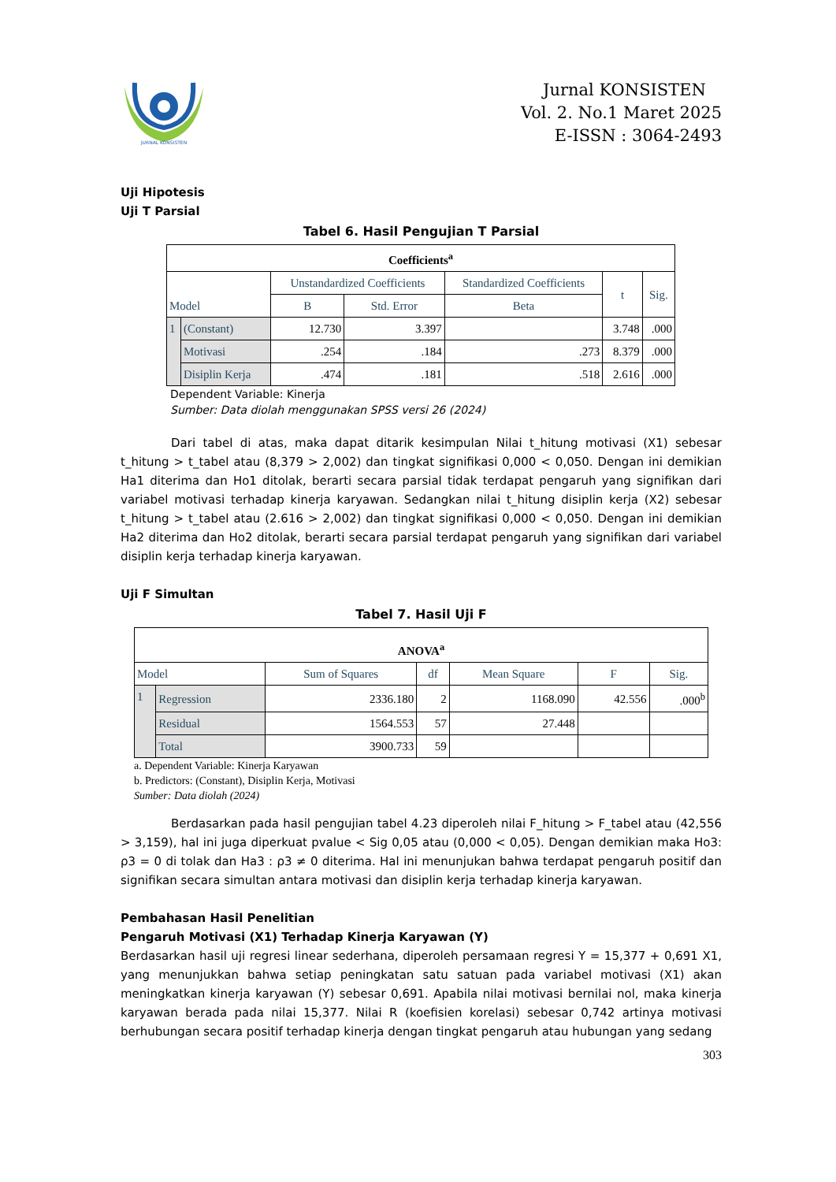JURNAL KONSISTEN
Jurnal KONSISTEN
Vol. 2. No.1 Maret 2025
E-ISSN : 3064-2493
Uji Hipotesis
Uji T Parsial
Tabel 6. Hasil Pengujian T Parsial
| Coefficients<sup>a</sup> | | | | | | |
| --- | --- | --- | --- | --- | --- | --- |
| Model | | Unstandardized Coefficients | | Standardized Coefficients | t | Sig. |
| | | B | Std. Error | Beta | | |
| 1 | (Constant) | 12.730 | 3.397 | | 3.748 | .000 |
| | Motivasi | .254 | .184 | .273 | 8.379 | .000 |
| | Disiplin Kerja | .474 | .181 | .518 | 2.616 | .000 |
Dependent Variable: Kinerja
Sumber: Data diolah menggunakan SPSS versi 26 (2024)
Dari tabel di atas, maka dapat ditarik kesimpulan Nilai t_hitung motivasi (X1) sebesar t_hitung > t_tabel atau (8,379 > 2,002) dan tingkat signifikasi 0,000 < 0,050. Dengan ini demikian Ha1 diterima dan Ho1 ditolak, berarti secara parsial tidak terdapat pengaruh yang signifikan dari variabel motivasi terhadap kinerja karyawan. Sedangkan nilai t_hitung disiplin kerja (X2) sebesar t_hitung > t_tabel atau (2.616 > 2,002) dan tingkat signifikasi 0,000 < 0,050. Dengan ini demikian Ha2 diterima dan Ho2 ditolak, berarti secara parsial terdapat pengaruh yang signifikan dari variabel disiplin kerja terhadap kinerja karyawan.
Uji F Simultan
Tabel 7. Hasil Uji F
| ANOVA<sup>a</sup> | | | | | | |
| --- | --- | --- | --- | --- | --- | --- |
| Model | | Sum of Squares | df | Mean Square | F | Sig. |
| 1 | Regression | 2336.180 | 2 | 1168.090 | 42.556 | .000<sup>b</sup> |
| | Residual | 1564.553 | 57 | 27.448 | | |
| | Total | 3900.733 | 59 | | | |
a. Dependent Variable: Kinerja Karyawan
b. Predictors: (Constant), Disiplin Kerja, Motivasi
Sumber: Data diolah (2024)
Berdasarkan pada hasil pengujian tabel 4.23 diperoleh nilai F_hitung > F_tabel atau (42,556 > 3,159), hal ini juga diperkuat pvalue < Sig 0,05 atau (0,000 < 0,05). Dengan demikian maka Ho3: ρ3 = 0 di tolak dan Ha3 : ρ3 ≠ 0 diterima. Hal ini menunjukan bahwa terdapat pengaruh positif dan signifikan secara simultan antara motivasi dan disiplin kerja terhadap kinerja karyawan.
Pembahasan Hasil Penelitian
Pengaruh Motivasi (X1) Terhadap Kinerja Karyawan (Y)
Berdasarkan hasil uji regresi linear sederhana, diperoleh persamaan regresi Y = 15,377 + 0,691 X1, yang menunjukkan bahwa setiap peningkatan satu satuan pada variabel motivasi (X1) akan meningkatkan kinerja karyawan (Y) sebesar 0,691. Apabila nilai motivasi bernilai nol, maka kinerja karyawan berada pada nilai 15,377. Nilai R (koefisien korelasi) sebesar 0,742 artinya motivasi berhubungan secara positif terhadap kinerja dengan tingkat pengaruh atau hubungan yang sedang
303